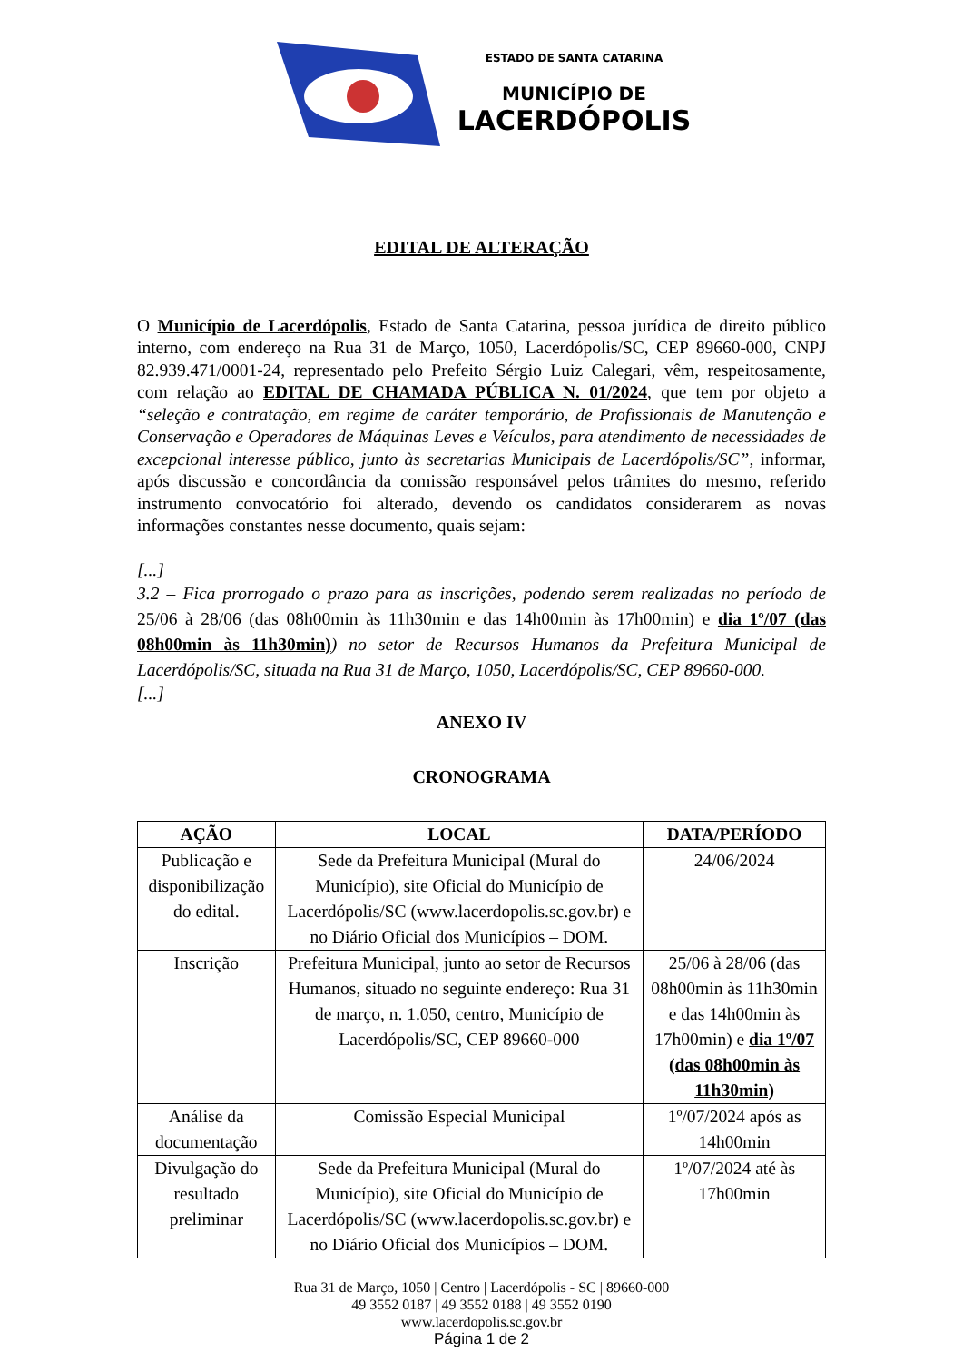ESTADO DE SANTA CATARINA
MUNICÍPIO DE
LACERDÓPOLIS
EDITAL DE ALTERAÇÃO
O Município de Lacerdópolis, Estado de Santa Catarina, pessoa jurídica de direito público interno, com endereço na Rua 31 de Março, 1050, Lacerdópolis/SC, CEP 89660-000, CNPJ 82.939.471/0001-24, representado pelo Prefeito Sérgio Luiz Calegari, vêm, respeitosamente, com relação ao EDITAL DE CHAMADA PÚBLICA N. 01/2024, que tem por objeto a “seleção e contratação, em regime de caráter temporário, de Profissionais de Manutenção e Conservação e Operadores de Máquinas Leves e Veículos, para atendimento de necessidades de excepcional interesse público, junto às secretarias Municipais de Lacerdópolis/SC”, informar, após discussão e concordância da comissão responsável pelos trâmites do mesmo, referido instrumento convocatório foi alterado, devendo os candidatos considerarem as novas informações constantes nesse documento, quais sejam:
[...]
3.2 – Fica prorrogado o prazo para as inscrições, podendo serem realizadas no período de 25/06 à 28/06 (das 08h00min às 11h30min e das 14h00min às 17h00min) e dia 1º/07 (das 08h00min às 11h30min)) no setor de Recursos Humanos da Prefeitura Municipal de Lacerdópolis/SC, situada na Rua 31 de Março, 1050, Lacerdópolis/SC, CEP 89660-000.
[...]
ANEXO IV
CRONOGRAMA
| AÇÃO | LOCAL | DATA/PERÍODO |
| --- | --- | --- |
| Publicação e disponibilização do edital. | Sede da Prefeitura Municipal (Mural do Município), site Oficial do Município de Lacerdópolis/SC (www.lacerdopolis.sc.gov.br) e no Diário Oficial dos Municípios – DOM. | 24/06/2024 |
| Inscrição | Prefeitura Municipal, junto ao setor de Recursos Humanos, situado no seguinte endereço: Rua 31 de março, n. 1.050, centro, Município de Lacerdópolis/SC, CEP 89660-000 | 25/06 à 28/06 (das 08h00min às 11h30min e das 14h00min às 17h00min) e dia 1º/07 (das 08h00min às 11h30min) |
| Análise da documentação | Comissão Especial Municipal | 1º/07/2024 após as 14h00min |
| Divulgação do resultado preliminar | Sede da Prefeitura Municipal (Mural do Município), site Oficial do Município de Lacerdópolis/SC (www.lacerdopolis.sc.gov.br) e no Diário Oficial dos Municípios – DOM. | 1º/07/2024 até às 17h00min |
Rua 31 de Março, 1050 | Centro | Lacerdópolis - SC | 89660-000
49 3552 0187 | 49 3552 0188 | 49 3552 0190
www.lacerdopolis.sc.gov.br
Página 1 de 2